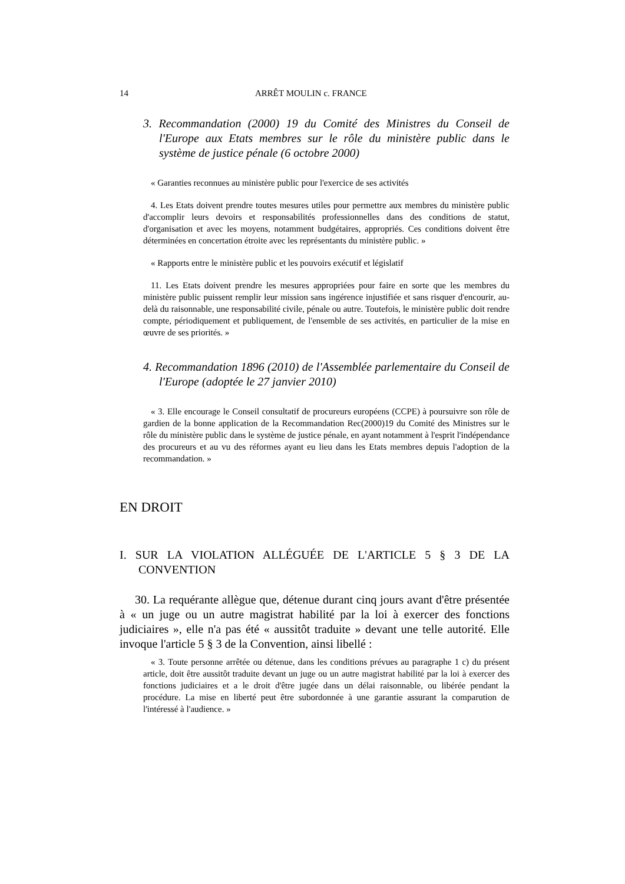14 ARRÊT MOULIN c. FRANCE
3. Recommandation (2000) 19 du Comité des Ministres du Conseil de l'Europe aux Etats membres sur le rôle du ministère public dans le système de justice pénale (6 octobre 2000)
« Garanties reconnues au ministère public pour l'exercice de ses activités
4. Les Etats doivent prendre toutes mesures utiles pour permettre aux membres du ministère public d'accomplir leurs devoirs et responsabilités professionnelles dans des conditions de statut, d'organisation et avec les moyens, notamment budgétaires, appropriés. Ces conditions doivent être déterminées en concertation étroite avec les représentants du ministère public. »
« Rapports entre le ministère public et les pouvoirs exécutif et législatif
11. Les Etats doivent prendre les mesures appropriées pour faire en sorte que les membres du ministère public puissent remplir leur mission sans ingérence injustifiée et sans risquer d'encourir, au-delà du raisonnable, une responsabilité civile, pénale ou autre. Toutefois, le ministère public doit rendre compte, périodiquement et publiquement, de l'ensemble de ses activités, en particulier de la mise en œuvre de ses priorités. »
4. Recommandation 1896 (2010) de l'Assemblée parlementaire du Conseil de l'Europe (adoptée le 27 janvier 2010)
« 3. Elle encourage le Conseil consultatif de procureurs européens (CCPE) à poursuivre son rôle de gardien de la bonne application de la Recommandation Rec(2000)19 du Comité des Ministres sur le rôle du ministère public dans le système de justice pénale, en ayant notamment à l'esprit l'indépendance des procureurs et au vu des réformes ayant eu lieu dans les Etats membres depuis l'adoption de la recommandation. »
EN DROIT
I. SUR LA VIOLATION ALLÉGUÉE DE L'ARTICLE 5 § 3 DE LA CONVENTION
30. La requérante allègue que, détenue durant cinq jours avant d'être présentée à « un juge ou un autre magistrat habilité par la loi à exercer des fonctions judiciaires », elle n'a pas été « aussitôt traduite » devant une telle autorité. Elle invoque l'article 5 § 3 de la Convention, ainsi libellé :
« 3. Toute personne arrêtée ou détenue, dans les conditions prévues au paragraphe 1 c) du présent article, doit être aussitôt traduite devant un juge ou un autre magistrat habilité par la loi à exercer des fonctions judiciaires et a le droit d'être jugée dans un délai raisonnable, ou libérée pendant la procédure. La mise en liberté peut être subordonnée à une garantie assurant la comparution de l'intéressé à l'audience. »